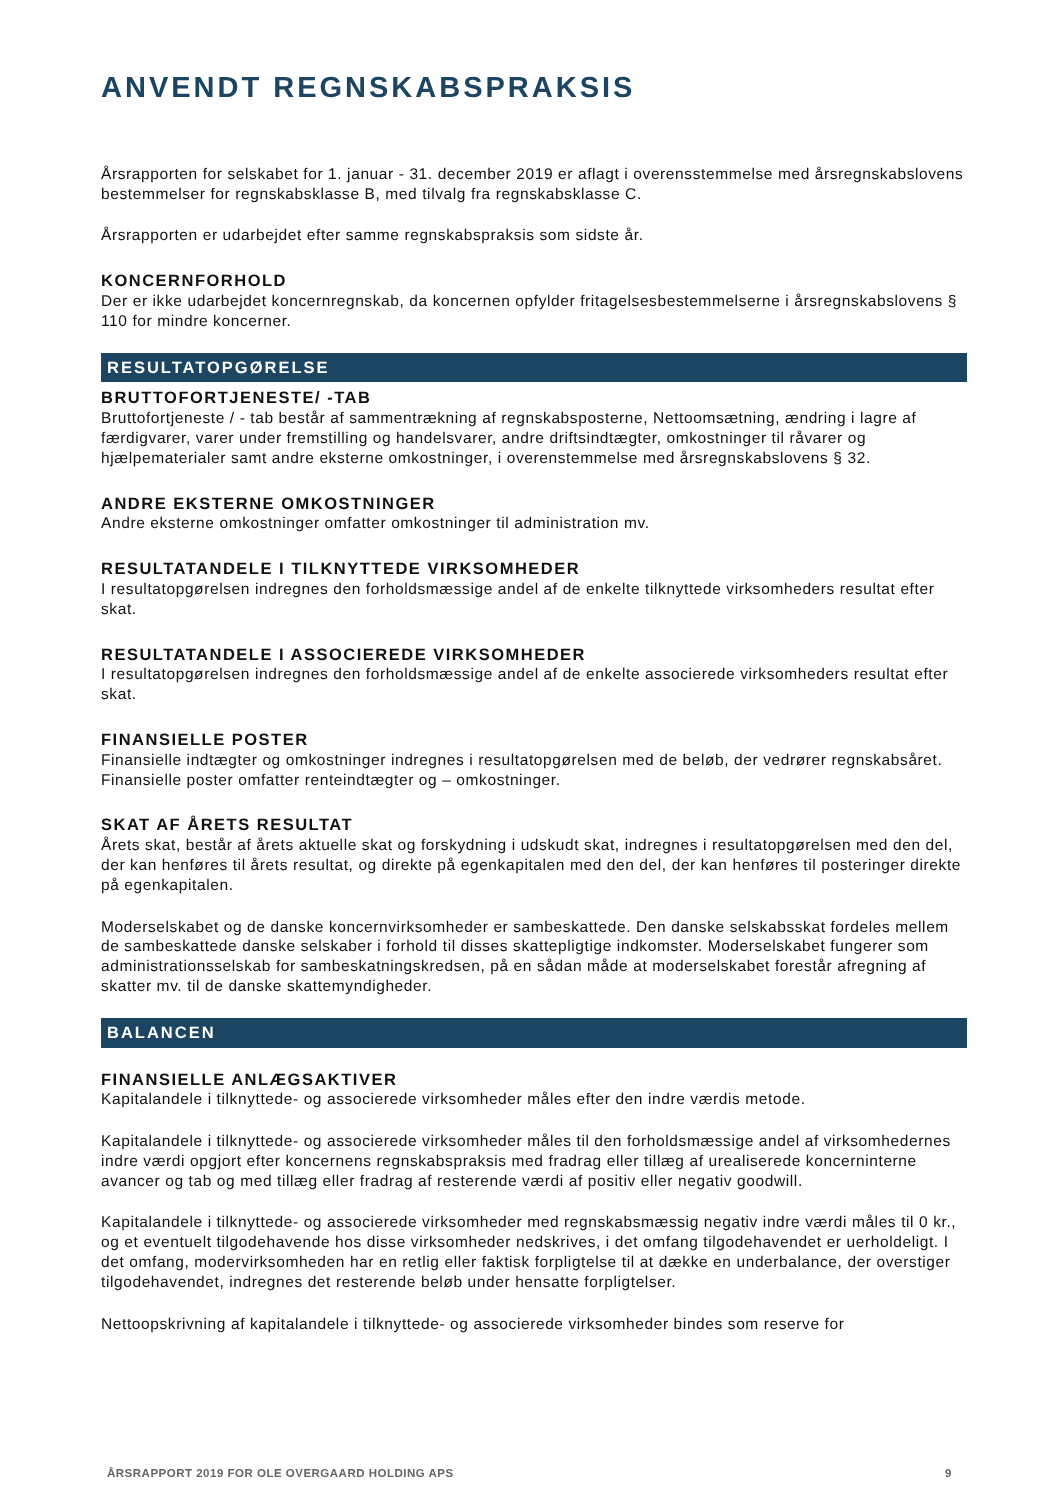ANVENDT REGNSKABSPRAKSIS
Årsrapporten for selskabet for 1. januar - 31. december 2019 er aflagt i overensstemmelse med årsregnskabslovens bestemmelser for regnskabsklasse B, med tilvalg fra regnskabsklasse C.
Årsrapporten er udarbejdet efter samme regnskabspraksis som sidste år.
KONCERNFORHOLD
Der er ikke udarbejdet koncernregnskab, da koncernen opfylder fritagelsesbestemmelserne i årsregnskabslovens § 110 for mindre koncerner.
RESULTATOPGØRELSE
BRUTTOFORTJENESTE/ -TAB
Bruttofortjeneste / - tab består af sammentrækning af regnskabsposterne, Nettoomsætning, ændring i lagre af færdigvarer, varer under fremstilling og handelsvarer, andre driftsindtægter, omkostninger til råvarer og hjælpematerialer samt andre eksterne omkostninger, i overenstemmelse med årsregnskabslovens § 32.
ANDRE EKSTERNE OMKOSTNINGER
Andre eksterne omkostninger omfatter omkostninger til administration mv.
RESULTATANDELE I TILKNYTTEDE VIRKSOMHEDER
I resultatopgørelsen indregnes den forholdsmæssige andel af de enkelte tilknyttede virksomheders resultat efter skat.
RESULTATANDELE I ASSOCIEREDE VIRKSOMHEDER
I resultatopgørelsen indregnes den forholdsmæssige andel af de enkelte associerede virksomheders resultat efter skat.
FINANSIELLE POSTER
Finansielle indtægter og omkostninger indregnes i resultatopgørelsen med de beløb, der vedrører regnskabsåret. Finansielle poster omfatter renteindtægter og – omkostninger.
SKAT AF ÅRETS RESULTAT
Årets skat, består af årets aktuelle skat og forskydning i udskudt skat, indregnes i resultatopgørelsen med den del, der kan henføres til årets resultat, og direkte på egenkapitalen med den del, der kan henføres til posteringer direkte på egenkapitalen.
Moderselskabet og de danske koncernvirksomheder er sambeskattede. Den danske selskabsskat fordeles mellem de sambeskattede danske selskaber i forhold til disses skattepligtige indkomster. Moderselskabet fungerer som administrationsselskab for sambeskatningskredsen, på en sådan måde at moderselskabet forestår afregning af skatter mv. til de danske skattemyndigheder.
BALANCEN
FINANSIELLE ANLÆGSAKTIVER
Kapitalandele i tilknyttede- og associerede virksomheder måles efter den indre værdis metode.
Kapitalandele i tilknyttede- og associerede virksomheder måles til den forholdsmæssige andel af virksomhedernes indre værdi opgjort efter koncernens regnskabspraksis med fradrag eller tillæg af urealiserede koncerninterne avancer og tab og med tillæg eller fradrag af resterende værdi af positiv eller negativ goodwill.
Kapitalandele i tilknyttede- og associerede virksomheder med regnskabsmæssig negativ indre værdi måles til 0 kr., og et eventuelt tilgodehavende hos disse virksomheder nedskrives, i det omfang tilgodehavendet er uerholdeligt. I det omfang, modervirksomheden har en retlig eller faktisk forpligtelse til at dække en underbalance, der overstiger tilgodehavendet, indregnes det resterende beløb under hensatte forpligtelser.
Nettoopskrivning af kapitalandele i tilknyttede- og associerede virksomheder bindes som reserve for
ÅRSRAPPORT 2019 FOR OLE OVERGAARD HOLDING APS 9